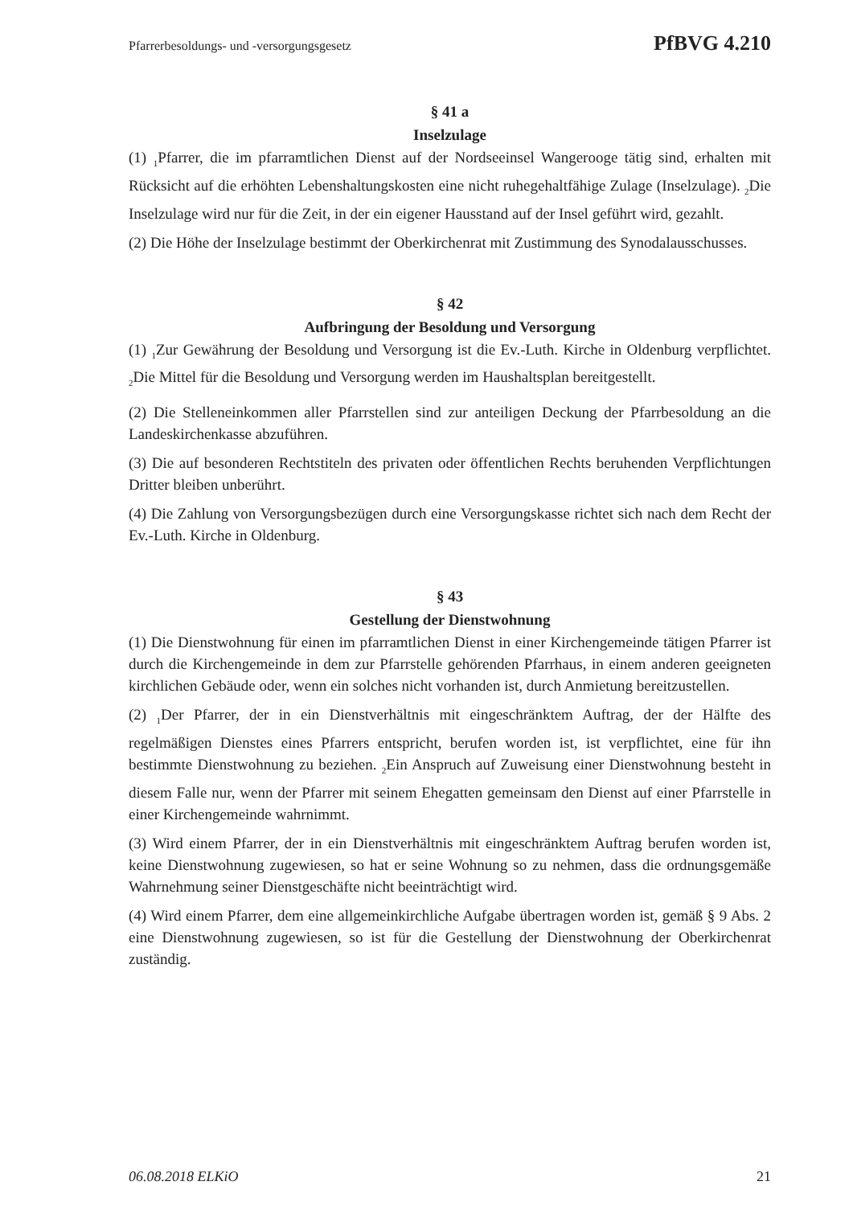Pfarrerbesoldungs- und -versorgungsgesetz PfBVG 4.210
§ 41 a
Inselzulage
(1) <sub>1</sub>Pfarrer, die im pfarramtlichen Dienst auf der Nordseeinsel Wangerooge tätig sind, erhalten mit Rücksicht auf die erhöhten Lebenshaltungskosten eine nicht ruhegehaltfähige Zulage (Inselzulage). <sub>2</sub>Die Inselzulage wird nur für die Zeit, in der ein eigener Hausstand auf der Insel geführt wird, gezahlt.
(2) Die Höhe der Inselzulage bestimmt der Oberkirchenrat mit Zustimmung des Synodalausschusses.
§ 42
Aufbringung der Besoldung und Versorgung
(1) <sub>1</sub>Zur Gewährung der Besoldung und Versorgung ist die Ev.-Luth. Kirche in Oldenburg verpflichtet. <sub>2</sub>Die Mittel für die Besoldung und Versorgung werden im Haushaltsplan bereitgestellt.
(2) Die Stelleneinkommen aller Pfarrstellen sind zur anteiligen Deckung der Pfarrbesoldung an die Landeskirchenkasse abzuführen.
(3) Die auf besonderen Rechtstiteln des privaten oder öffentlichen Rechts beruhenden Verpflichtungen Dritter bleiben unberührt.
(4) Die Zahlung von Versorgungsbezügen durch eine Versorgungskasse richtet sich nach dem Recht der Ev.-Luth. Kirche in Oldenburg.
§ 43
Gestellung der Dienstwohnung
(1) Die Dienstwohnung für einen im pfarramtlichen Dienst in einer Kirchengemeinde tätigen Pfarrer ist durch die Kirchengemeinde in dem zur Pfarrstelle gehörenden Pfarrhaus, in einem anderen geeigneten kirchlichen Gebäude oder, wenn ein solches nicht vorhanden ist, durch Anmietung bereitzustellen.
(2) <sub>1</sub>Der Pfarrer, der in ein Dienstverhältnis mit eingeschränktem Auftrag, der der Hälfte des regelmäßigen Dienstes eines Pfarrers entspricht, berufen worden ist, ist verpflichtet, eine für ihn bestimmte Dienstwohnung zu beziehen. <sub>2</sub>Ein Anspruch auf Zuweisung einer Dienstwohnung besteht in diesem Falle nur, wenn der Pfarrer mit seinem Ehegatten gemeinsam den Dienst auf einer Pfarrstelle in einer Kirchengemeinde wahrnimmt.
(3) Wird einem Pfarrer, der in ein Dienstverhältnis mit eingeschränktem Auftrag berufen worden ist, keine Dienstwohnung zugewiesen, so hat er seine Wohnung so zu nehmen, dass die ordnungsgemäße Wahrnehmung seiner Dienstgeschäfte nicht beeinträchtigt wird.
(4) Wird einem Pfarrer, dem eine allgemeinkirchliche Aufgabe übertragen worden ist, gemäß § 9 Abs. 2 eine Dienstwohnung zugewiesen, so ist für die Gestellung der Dienstwohnung der Oberkirchenrat zuständig.
06.08.2018 ELKiO 21